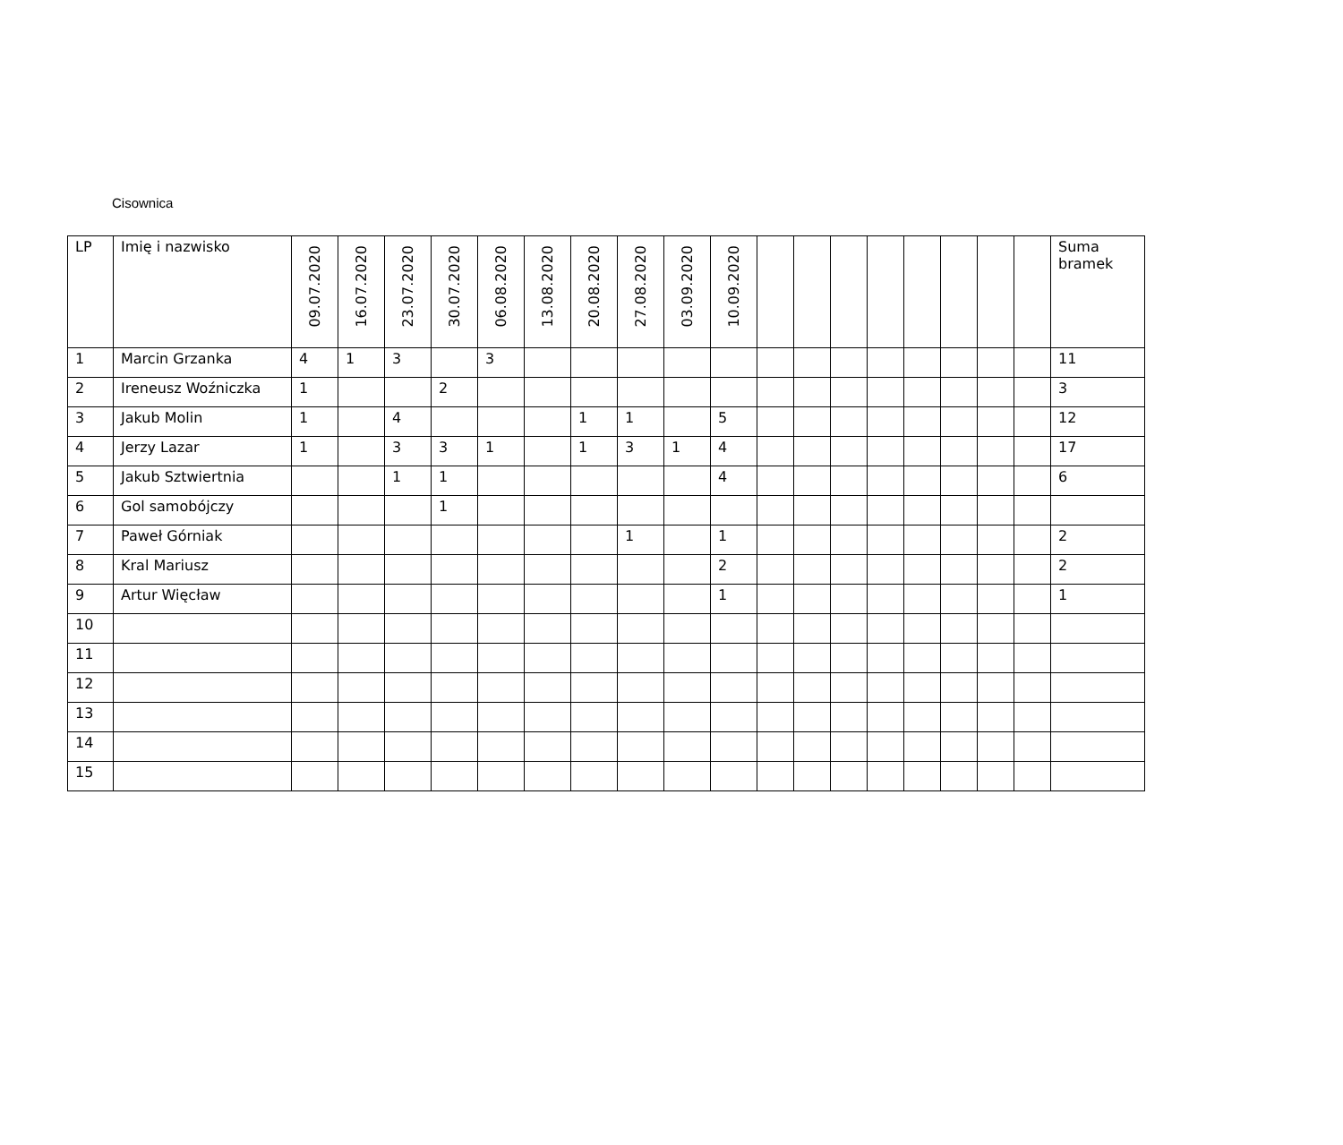Cisownica
| LP | Imię i nazwisko | 09.07.2020 | 16.07.2020 | 23.07.2020 | 30.07.2020 | 06.08.2020 | 13.08.2020 | 20.08.2020 | 27.08.2020 | 03.09.2020 | 10.09.2020 | | | | | | | | | Suma bramek |
| --- | --- | --- | --- | --- | --- | --- | --- | --- | --- | --- | --- | --- | --- | --- | --- | --- | --- | --- | --- | --- |
| 1 | Marcin Grzanka | 4 | 1 | 3 | | 3 | | | | | | | | | | | | | | 11 |
| 2 | Ireneusz Woźniczka | 1 | | | 2 | | | | | | | | | | | | | | | 3 |
| 3 | Jakub Molin | 1 | | 4 | | | | 1 | 1 | | 5 | | | | | | | | | 12 |
| 4 | Jerzy Lazar | 1 | | 3 | 3 | 1 | | 1 | 3 | 1 | 4 | | | | | | | | | 17 |
| 5 | Jakub Sztwiertnia | | | 1 | 1 | | | | | | 4 | | | | | | | | | 6 |
| 6 | Gol samobójczy | | | | 1 | | | | | | | | | | | | | | | |
| 7 | Paweł Górniak | | | | | | | | 1 | | 1 | | | | | | | | | 2 |
| 8 | Kral Mariusz | | | | | | | | | | 2 | | | | | | | | | 2 |
| 9 | Artur Więcław | | | | | | | | | | 1 | | | | | | | | | 1 |
| 10 | | | | | | | | | | | | | | | | | | | | |
| 11 | | | | | | | | | | | | | | | | | | | | |
| 12 | | | | | | | | | | | | | | | | | | | | |
| 13 | | | | | | | | | | | | | | | | | | | | |
| 14 | | | | | | | | | | | | | | | | | | | | |
| 15 | | | | | | | | | | | | | | | | | | | | |